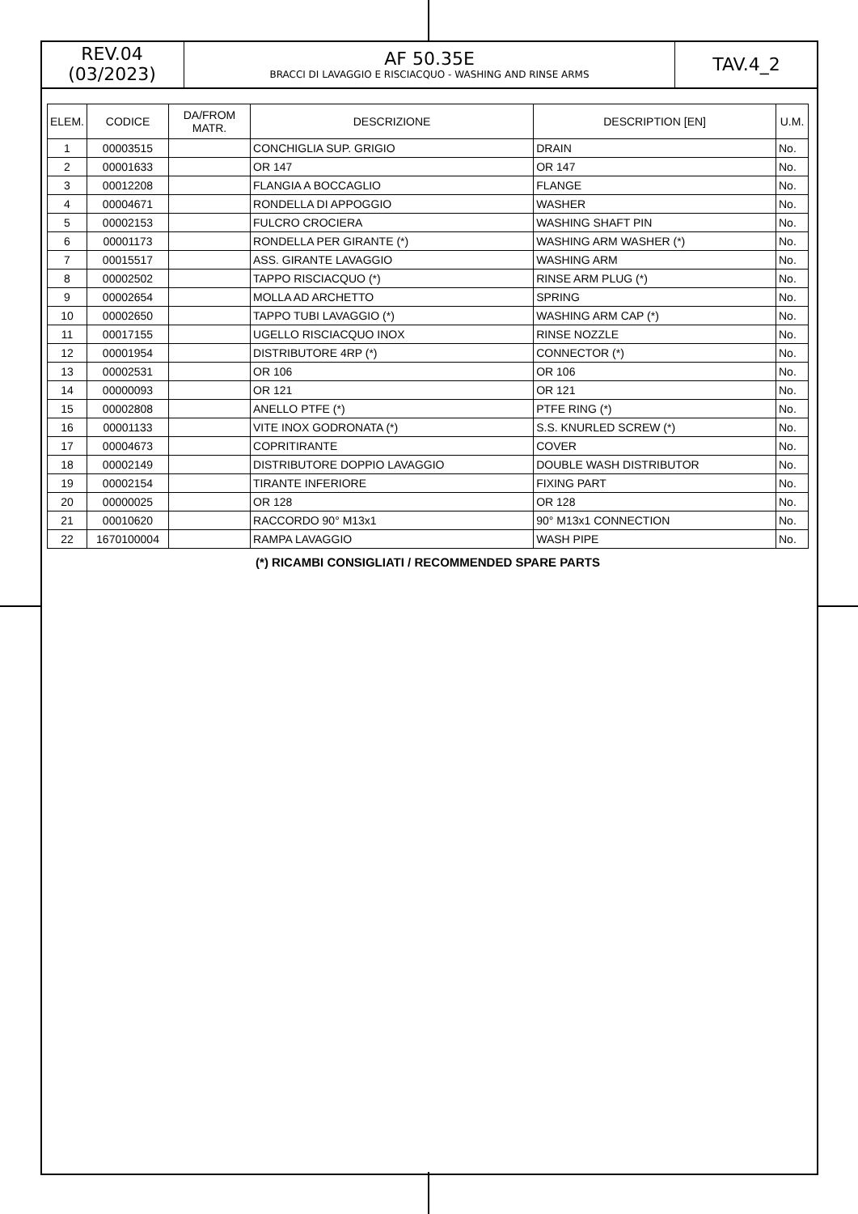REV.04
(03/2023)
AF 50.35E
BRACCI DI LAVAGGIO E RISCIACQUO - WASHING AND RINSE ARMS
TAV.4_2
| ELEM. | CODICE | DA/FROM MATR. | DESCRIZIONE | DESCRIPTION [EN] | U.M. |
| --- | --- | --- | --- | --- | --- |
| 1 | 00003515 | | CONCHIGLIA SUP. GRIGIO | DRAIN | No. |
| 2 | 00001633 | | OR 147 | OR 147 | No. |
| 3 | 00012208 | | FLANGIA A BOCCAGLIO | FLANGE | No. |
| 4 | 00004671 | | RONDELLA DI APPOGGIO | WASHER | No. |
| 5 | 00002153 | | FULCRO CROCIERA | WASHING SHAFT PIN | No. |
| 6 | 00001173 | | RONDELLA PER GIRANTE (*) | WASHING ARM WASHER (*) | No. |
| 7 | 00015517 | | ASS. GIRANTE LAVAGGIO | WASHING ARM | No. |
| 8 | 00002502 | | TAPPO RISCIACQUO (*) | RINSE ARM PLUG (*) | No. |
| 9 | 00002654 | | MOLLA AD ARCHETTO | SPRING | No. |
| 10 | 00002650 | | TAPPO TUBI LAVAGGIO (*) | WASHING ARM CAP (*) | No. |
| 11 | 00017155 | | UGELLO RISCIACQUO INOX | RINSE NOZZLE | No. |
| 12 | 00001954 | | DISTRIBUTORE 4RP (*) | CONNECTOR (*) | No. |
| 13 | 00002531 | | OR 106 | OR 106 | No. |
| 14 | 00000093 | | OR 121 | OR 121 | No. |
| 15 | 00002808 | | ANELLO PTFE (*) | PTFE RING (*) | No. |
| 16 | 00001133 | | VITE INOX GODRONATA (*) | S.S. KNURLED SCREW (*) | No. |
| 17 | 00004673 | | COPRITIRANTE | COVER | No. |
| 18 | 00002149 | | DISTRIBUTORE DOPPIO LAVAGGIO | DOUBLE WASH DISTRIBUTOR | No. |
| 19 | 00002154 | | TIRANTE INFERIORE | FIXING PART | No. |
| 20 | 00000025 | | OR 128 | OR 128 | No. |
| 21 | 00010620 | | RACCORDO 90° M13x1 | 90° M13x1 CONNECTION | No. |
| 22 | 1670100004 | | RAMPA LAVAGGIO | WASH PIPE | No. |
(*) RICAMBI CONSIGLIATI / RECOMMENDED SPARE PARTS